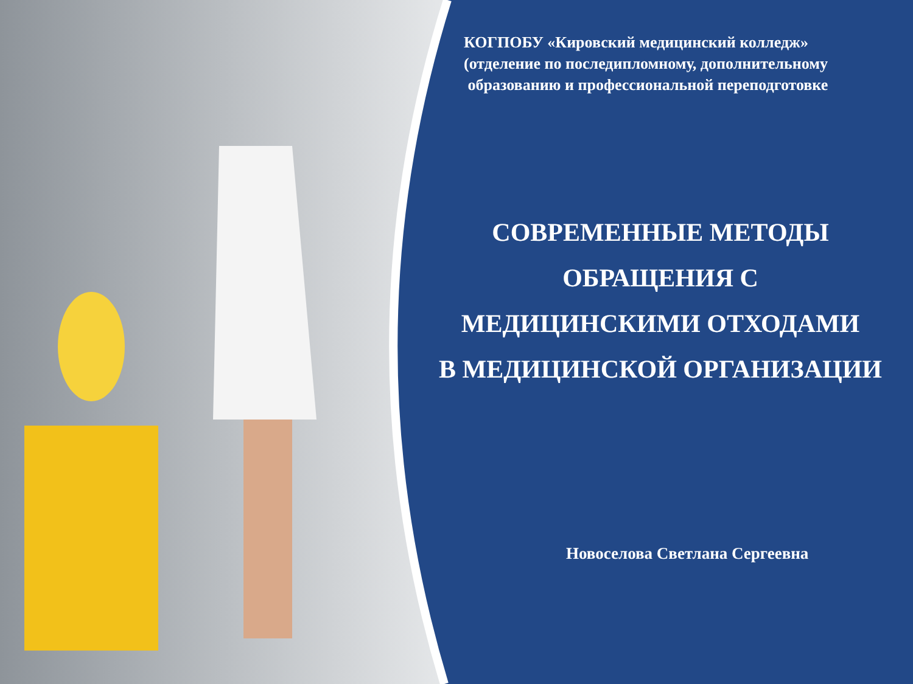КОГПОБУ «Кировский медицинский колледж»
(отделение по последипломному, дополнительному
образованию и профессиональной переподготовке
СОВРЕМЕННЫЕ МЕТОДЫ
ОБРАЩЕНИЯ С
МЕДИЦИНСКИМИ ОТХОДАМИ
В МЕДИЦИНСКОЙ ОРГАНИЗАЦИИ
Новоселова Светлана Сергеевна